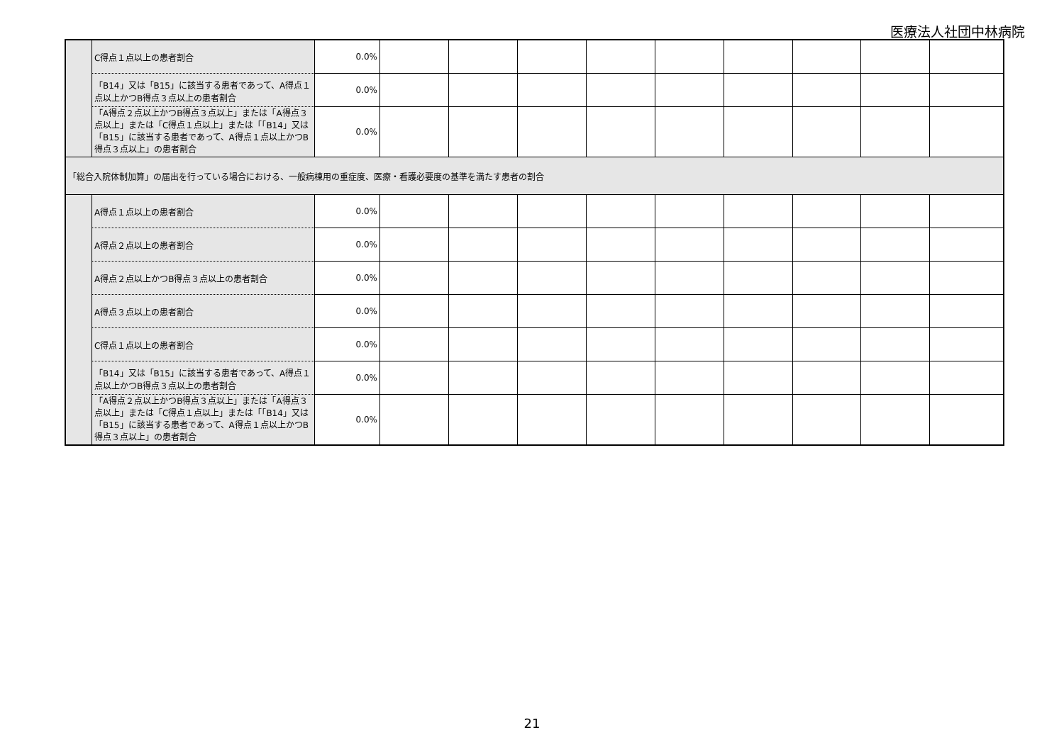医療法人社団中林病院
| | C得点１点以上の患者割合 | 0.0% | | | | | | | | | |
| | 「B14」又は「B15」に該当する患者であって、A得点１点以上かつB得点３点以上の患者割合 | 0.0% | | | | | | | | | |
| | 「A得点２点以上かつB得点３点以上」または「A得点３点以上」または「C得点１点以上」または「「B14」又は「B15」に該当する患者であって、A得点１点以上かつB得点３点以上」の患者割合 | 0.0% | | | | | | | | | |
| 「総合入院体制加算」の届出を行っている場合における、一般病棟用の重症度、医療・看護必要度の基準を満たす患者の割合 | | | | | | | | | | | |
| | A得点１点以上の患者割合 | 0.0% | | | | | | | | | |
| | A得点２点以上の患者割合 | 0.0% | | | | | | | | | |
| | A得点２点以上かつB得点３点以上の患者割合 | 0.0% | | | | | | | | | |
| | A得点３点以上の患者割合 | 0.0% | | | | | | | | | |
| | C得点１点以上の患者割合 | 0.0% | | | | | | | | | |
| | 「B14」又は「B15」に該当する患者であって、A得点１点以上かつB得点３点以上の患者割合 | 0.0% | | | | | | | | | |
| | 「A得点２点以上かつB得点３点以上」または「A得点３点以上」または「C得点１点以上」または「「B14」又は「B15」に該当する患者であって、A得点１点以上かつB得点３点以上」の患者割合 | 0.0% | | | | | | | | | |
21